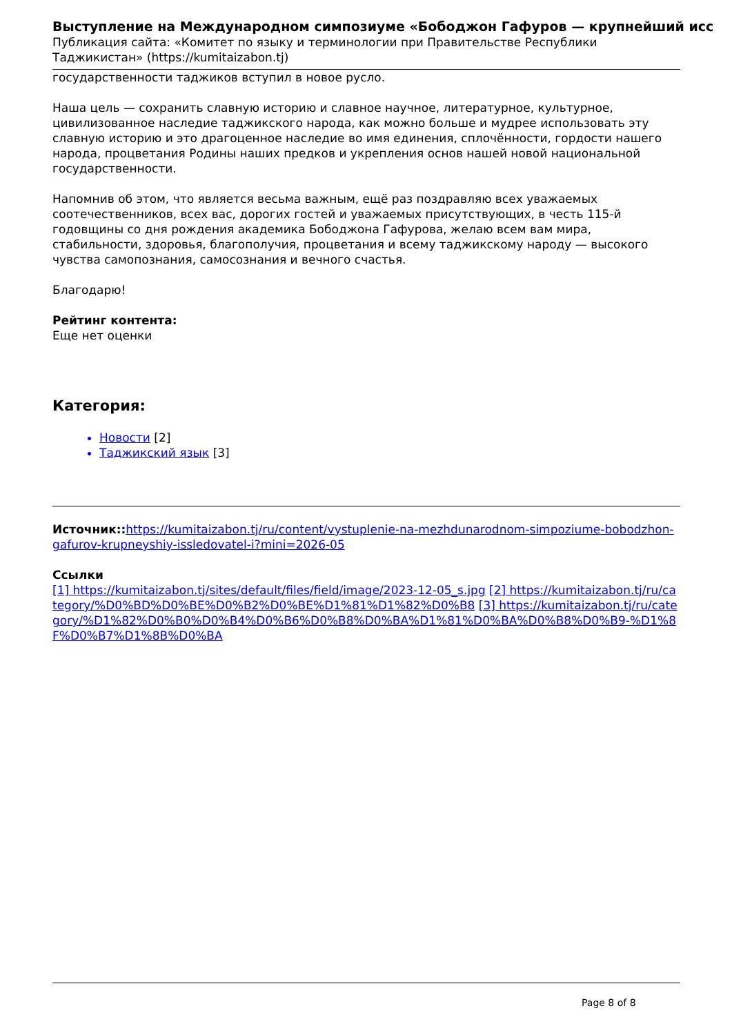Выступление на Международном симпозиуме «Бободжон Гафуров — крупнейший исс
Публикация сайта: «Комитет по языку и терминологии при Правительстве Республики Таджикистан» (https://kumitaizabon.tj)
государственности таджиков вступил в новое русло.
Наша цель — сохранить славную историю и славное научное, литературное, культурное, цивилизованное наследие таджикского народа, как можно больше и мудрее использовать эту славную историю и это драгоценное наследие во имя единения, сплочённости, гордости нашего народа, процветания Родины наших предков и укрепления основ нашей новой национальной государственности.
Напомнив об этом, что является весьма важным, ещё раз поздравляю всех уважаемых соотечественников, всех вас, дорогих гостей и уважаемых присутствующих, в честь 115-й годовщины со дня рождения академика Бободжона Гафурова, желаю всем вам мира, стабильности, здоровья, благополучия, процветания и всему таджикскому народу — высокого чувства самопознания, самосознания и вечного счастья.
Благодарю!
Рейтинг контента:
Еще нет оценки
Категория:
Новости [2]
Таджикский язык [3]
Источник:: https://kumitaizabon.tj/ru/content/vystuplenie-na-mezhdunarodnom-simpoziume-bobodzhon-gafurov-krupneyshiy-issledovatel-i?mini=2026-05
Ссылки
[1] https://kumitaizabon.tj/sites/default/files/field/image/2023-12-05_s.jpg [2] https://kumitaizabon.tj/ru/category/%D0%BD%D0%BE%D0%B2%D0%BE%D1%81%D1%82%D0%B8 [3] https://kumitaizabon.tj/ru/category/%D1%82%D0%B0%D0%B4%D0%B6%D0%B8%D0%BA%D1%81%D0%BA%D0%B8%D0%B9-%D1%8F%D0%B7%D1%8B%D0%BA
Page 8 of 8